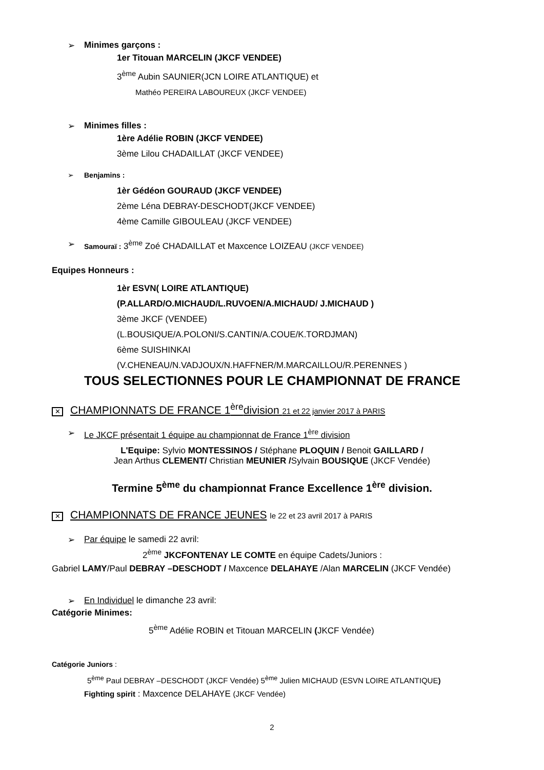➢ Minimes garçons :
1er Titouan MARCELIN (JKCF VENDEE)
3<sup>ème</sup> Aubin SAUNIER(JCN LOIRE ATLANTIQUE) et
Mathéo PEREIRA LABOUREUX (JKCF VENDEE)
➢ Minimes filles :
1ère Adélie ROBIN (JKCF VENDEE)
3ème Lilou CHADAILLAT (JKCF VENDEE)
➢ Benjamins :
1èr Gédéon GOURAUD (JKCF VENDEE)
2ème Léna DEBRAY-DESCHODT(JKCF VENDEE)
4ème Camille GIBOULEAU (JKCF VENDEE)
➢ Samouraï : 3<sup>ème</sup> Zoé CHADAILLAT et Maxcence LOIZEAU (JKCF VENDEE)
Equipes Honneurs :
1èr ESVN( LOIRE ATLANTIQUE)
(P.ALLARD/O.MICHAUD/L.RUVOEN/A.MICHAUD/ J.MICHAUD )
3ème JKCF (VENDEE)
(L.BOUSIQUE/A.POLONI/S.CANTIN/A.COUE/K.TORDJMAN)
6ème SUISHINKAI
(V.CHENEAU/N.VADJOUX/N.HAFFNER/M.MARCAILLOU/R.PERENNES )
TOUS SELECTIONNES POUR LE CHAMPIONNAT DE FRANCE
✕ CHAMPIONNATS DE FRANCE 1<sup>ère</sup>division 21 et 22 janvier 2017 à PARIS
➢ Le JKCF présentait 1 équipe au championnat de France 1<sup>ère</sup> division
L'Equipe: Sylvio MONTESSINOS / Stéphane PLOQUIN / Benoit GAILLARD /
Jean Arthus CLEMENT/ Christian MEUNIER /Sylvain BOUSIQUE (JKCF Vendée)
Termine 5<sup>ème</sup> du championnat France Excellence 1<sup>ère</sup> division.
✕ CHAMPIONNATS DE FRANCE JEUNES le 22 et 23 avril 2017 à PARIS
➢ Par équipe le samedi 22 avril:
2<sup>ème</sup> JKCFONTENAY LE COMTE en équipe Cadets/Juniors :
Gabriel LAMY/Paul DEBRAY –DESCHODT / Maxcence DELAHAYE /Alan MARCELIN (JKCF Vendée)
➢ En Individuel le dimanche 23 avril:
Catégorie Minimes:
5<sup>ème</sup> Adélie ROBIN et Titouan MARCELIN (JKCF Vendée)
Catégorie Juniors :
5<sup>ème</sup> Paul DEBRAY –DESCHODT (JKCF Vendée) 5<sup>ème</sup> Julien MICHAUD (ESVN LOIRE ATLANTIQUE)
Fighting spirit : Maxcence DELAHAYE (JKCF Vendée)
2